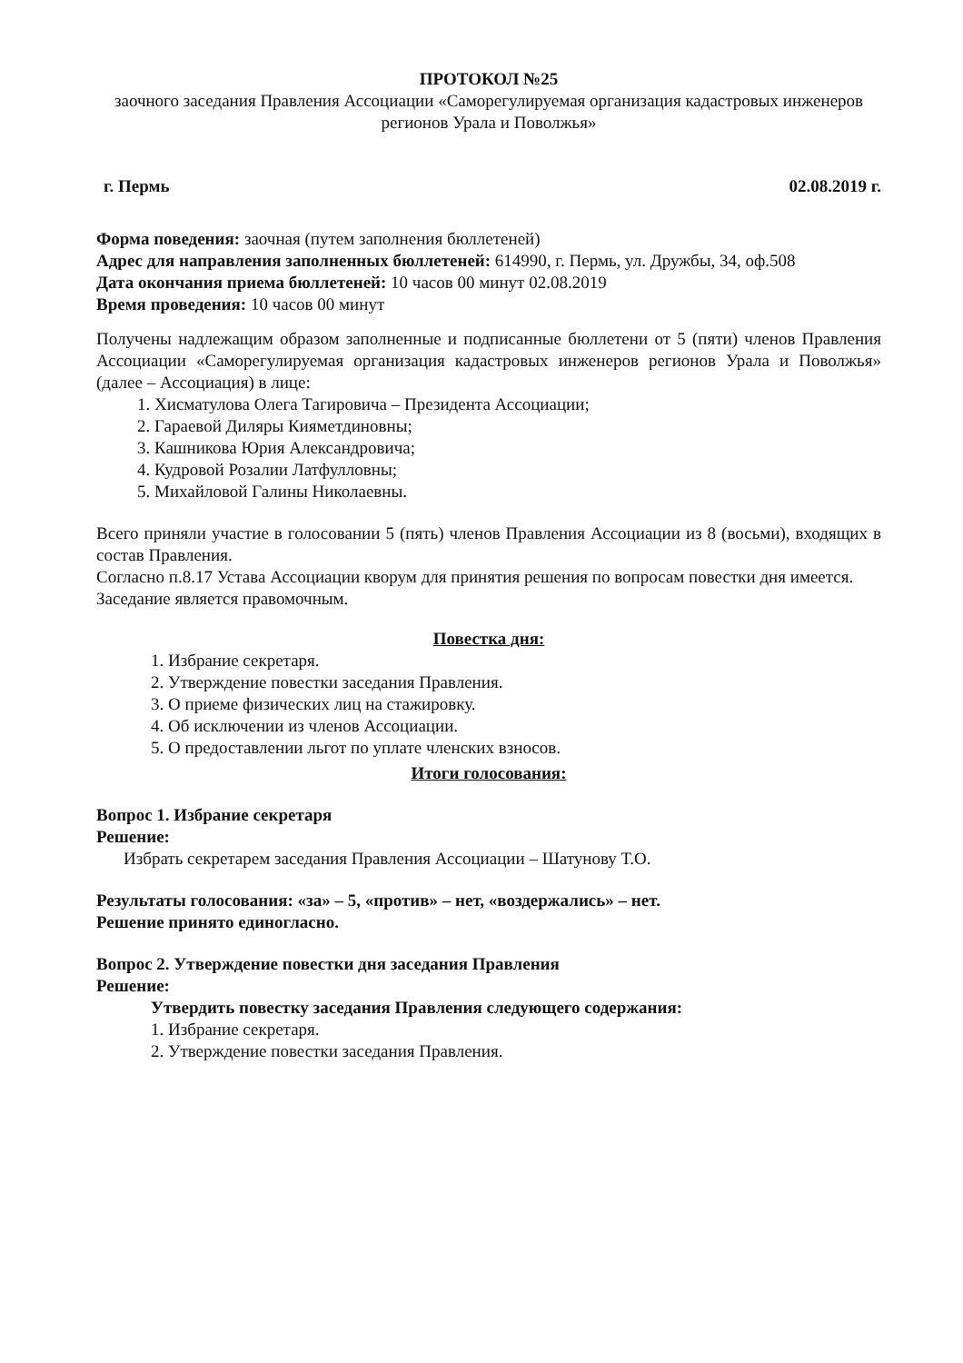ПРОТОКОЛ №25
заочного заседания Правления Ассоциации «Саморегулируемая организация кадастровых инженеров регионов Урала и Поволжья»
г. Пермь 02.08.2019 г.
Форма поведения: заочная (путем заполнения бюллетеней)
Адрес для направления заполненных бюллетеней: 614990, г. Пермь, ул. Дружбы, 34, оф.508
Дата окончания приема бюллетеней: 10 часов 00 минут 02.08.2019
Время проведения: 10 часов 00 минут
Получены надлежащим образом заполненные и подписанные бюллетени от 5 (пяти) членов Правления Ассоциации «Саморегулируемая организация кадастровых инженеров регионов Урала и Поволжья» (далее – Ассоциация) в лице:
1. Хисматулова Олега Тагировича – Президента Ассоциации;
2. Гараевой Диляры Кияметдиновны;
3. Кашникова Юрия Александровича;
4. Кудровой Розалии Латфулловны;
5. Михайловой Галины Николаевны.
Всего приняли участие в голосовании 5 (пять) членов Правления Ассоциации из 8 (восьми), входящих в состав Правления.
Согласно п.8.17 Устава Ассоциации кворум для принятия решения по вопросам повестки дня имеется. Заседание является правомочным.
Повестка дня:
1. Избрание секретаря.
2. Утверждение повестки заседания Правления.
3. О приеме физических лиц на стажировку.
4. Об исключении из членов Ассоциации.
5. О предоставлении льгот по уплате членских взносов.
Итоги голосования:
Вопрос 1. Избрание секретаря
Решение:
Избрать секретарем заседания Правления Ассоциации – Шатунову Т.О.
Результаты голосования: «за» – 5, «против» – нет, «воздержались» – нет.
Решение принято единогласно.
Вопрос 2. Утверждение повестки дня заседания Правления
Решение:
Утвердить повестку заседания Правления следующего содержания:
1. Избрание секретаря.
2. Утверждение повестки заседания Правления.